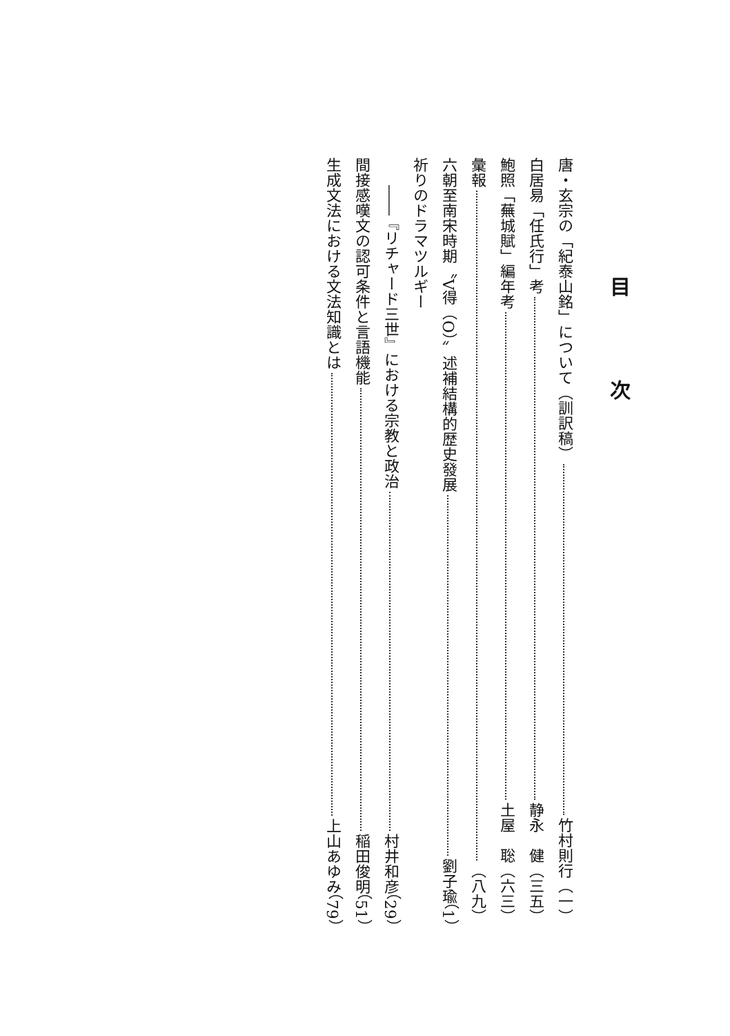目 次
唐・玄宗の「紀泰山銘」について（訓訳稿） 竹村則行 （一）
白居易「任氏行」考 静永　 健 （三五）
鮑照「蕪城賦」編年考 土屋　 聡 （六三）
彙報 （八九）
六朝至南宋時期〝V得（O）〟述補結構的歴史發展 劉子瑜 （1）
祈りのドラマツルギー
――『リチャード三世』における宗教と政治 村井和彦 （29）
間接感嘆文の認可条件と言語機能 稲田俊明 （51）
生成文法における文法知識とは 上山 あゆみ （79）